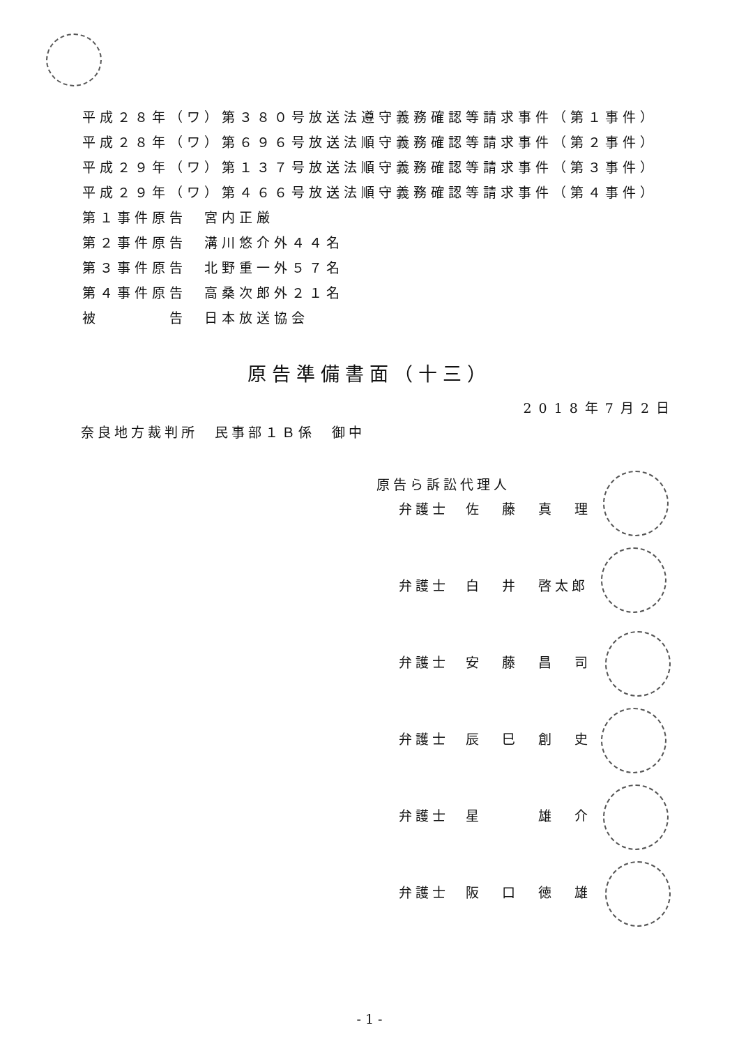平成２８年（ワ）第３８０号放送法遵守義務確認等請求事件（第１事件）
平成２８年（ワ）第６９６号放送法順守義務確認等請求事件（第２事件）
平成２９年（ワ）第１３７号放送法順守義務確認等請求事件（第３事件）
平成２９年（ワ）第４６６号放送法順守義務確認等請求事件（第４事件）
第１事件原告　宮内正厳
第２事件原告　溝川悠介外４４名
第３事件原告　北野重一外５７名
第４事件原告　高桑次郎外２１名
被　　　　告　日本放送協会
原告準備書面（十三）
2018年7月2日
奈良地方裁判所　民事部１Ｂ係　御中
原告ら訴訟代理人
弁護士　佐 藤 真 理
弁護士　白 井 啓太郎
弁護士　安 藤 昌 司
弁護士　辰 巳 創 史
弁護士　星 雄 介
弁護士　阪 口 徳 雄
- 1 -